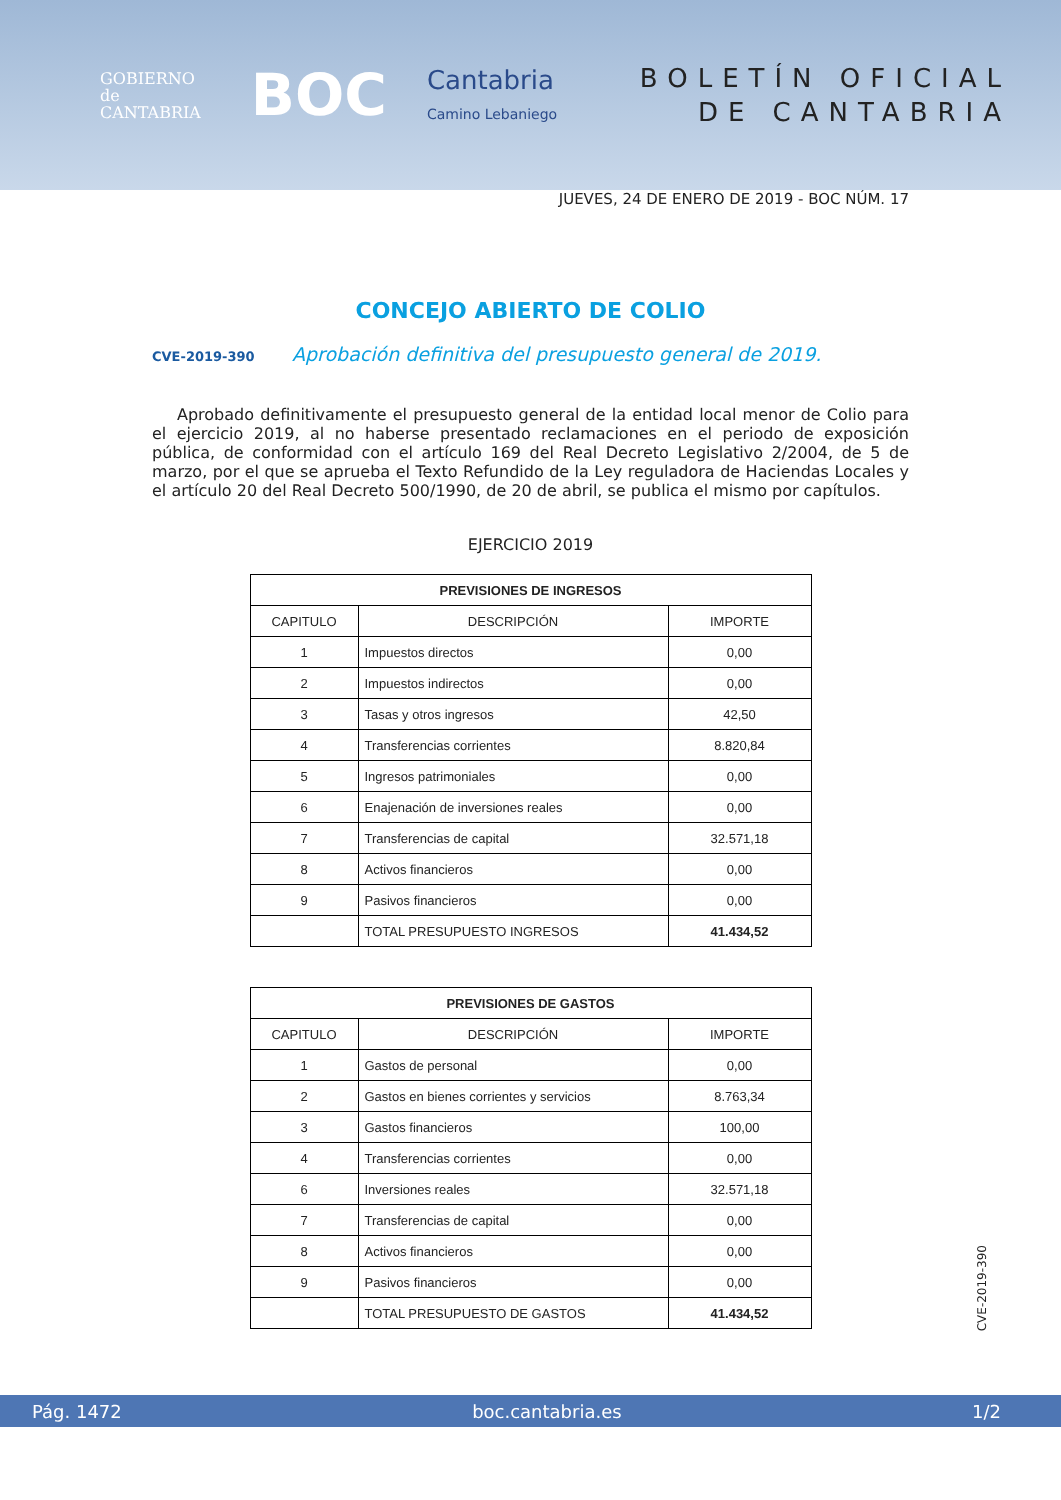GOBIERNO
de
CANTABRIA
BOC
Cantabria
Camino Lebaniego
BOLETÍN OFICIAL
DE CANTABRIA
JUEVES, 24 DE ENERO DE 2019 - BOC NÚM. 17
CONCEJO ABIERTO DE COLIO
CVE-2019-390 Aprobación definitiva del presupuesto general de 2019.
Aprobado definitivamente el presupuesto general de la entidad local menor de Colio para el ejercicio 2019, al no haberse presentado reclamaciones en el periodo de exposición pública, de conformidad con el artículo 169 del Real Decreto Legislativo 2/2004, de 5 de marzo, por el que se aprueba el Texto Refundido de la Ley reguladora de Haciendas Locales y el artículo 20 del Real Decreto 500/1990, de 20 de abril, se publica el mismo por capítulos.
EJERCICIO 2019
| PREVISIONES DE INGRESOS | | |
| --- | --- | --- |
| CAPITULO | DESCRIPCIÓN | IMPORTE |
| 1 | Impuestos directos | 0,00 |
| 2 | Impuestos indirectos | 0,00 |
| 3 | Tasas y otros ingresos | 42,50 |
| 4 | Transferencias corrientes | 8.820,84 |
| 5 | Ingresos patrimoniales | 0,00 |
| 6 | Enajenación de inversiones reales | 0,00 |
| 7 | Transferencias de capital | 32.571,18 |
| 8 | Activos financieros | 0,00 |
| 9 | Pasivos financieros | 0,00 |
| | TOTAL PRESUPUESTO INGRESOS | 41.434,52 |
| PREVISIONES DE GASTOS | | |
| --- | --- | --- |
| CAPITULO | DESCRIPCIÓN | IMPORTE |
| 1 | Gastos de personal | 0,00 |
| 2 | Gastos en bienes corrientes y servicios | 8.763,34 |
| 3 | Gastos financieros | 100,00 |
| 4 | Transferencias corrientes | 0,00 |
| 6 | Inversiones reales | 32.571,18 |
| 7 | Transferencias de capital | 0,00 |
| 8 | Activos financieros | 0,00 |
| 9 | Pasivos financieros | 0,00 |
| | TOTAL PRESUPUESTO DE GASTOS | 41.434,52 |
CVE-2019-390
Pág. 1472 boc.cantabria.es 1/2